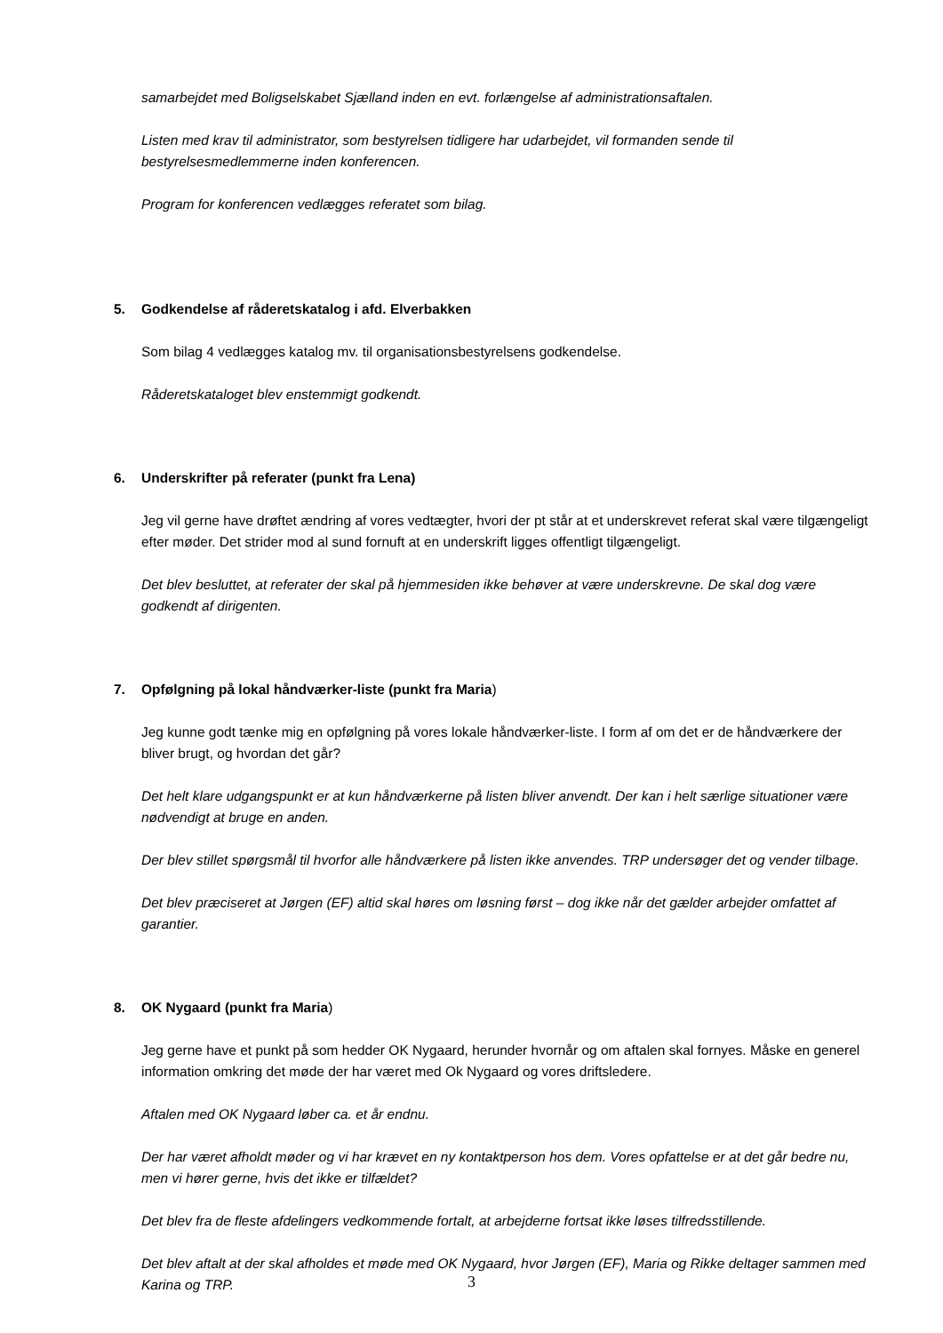samarbejdet med Boligselskabet Sjælland inden en evt. forlængelse af administrationsaftalen.
Listen med krav til administrator, som bestyrelsen tidligere har udarbejdet, vil formanden sende til bestyrelsesmedlemmerne inden konferencen.
Program for konferencen vedlægges referatet som bilag.
5. Godkendelse af råderetskatalog i afd. Elverbakken
Som bilag 4 vedlægges katalog mv. til organisationsbestyrelsens godkendelse.
Råderetskataloget blev enstemmigt godkendt.
6. Underskrifter på referater (punkt fra Lena)
Jeg vil gerne have drøftet ændring af vores vedtægter, hvori der pt står at et underskrevet referat skal være tilgængeligt efter møder. Det strider mod al sund fornuft at en underskrift ligges offentligt tilgængeligt.
Det blev besluttet, at referater der skal på hjemmesiden ikke behøver at være underskrevne. De skal dog være godkendt af dirigenten.
7. Opfølgning på lokal håndværker-liste (punkt fra Maria)
Jeg kunne godt tænke mig en opfølgning på vores lokale håndværker-liste. I form af om det er de håndværkere der bliver brugt, og hvordan det går?
Det helt klare udgangspunkt er at kun håndværkerne på listen bliver anvendt. Der kan i helt særlige situationer være nødvendigt at bruge en anden.
Der blev stillet spørgsmål til hvorfor alle håndværkere på listen ikke anvendes. TRP undersøger det og vender tilbage.
Det blev præciseret at Jørgen (EF) altid skal høres om løsning først – dog ikke når det gælder arbejder omfattet af garantier.
8. OK Nygaard (punkt fra Maria)
Jeg gerne have et punkt på som hedder OK Nygaard, herunder hvornår og om aftalen skal fornyes. Måske en generel information omkring det møde der har været med Ok Nygaard og vores driftsledere.
Aftalen med OK Nygaard løber ca. et år endnu.
Der har været afholdt møder og vi har krævet en ny kontaktperson hos dem. Vores opfattelse er at det går bedre nu, men vi hører gerne, hvis det ikke er tilfældet?
Det blev fra de fleste afdelingers vedkommende fortalt, at arbejderne fortsat ikke løses tilfredsstillende.
Det blev aftalt at der skal afholdes et møde med OK Nygaard, hvor Jørgen (EF), Maria og Rikke deltager sammen med Karina og TRP.
3